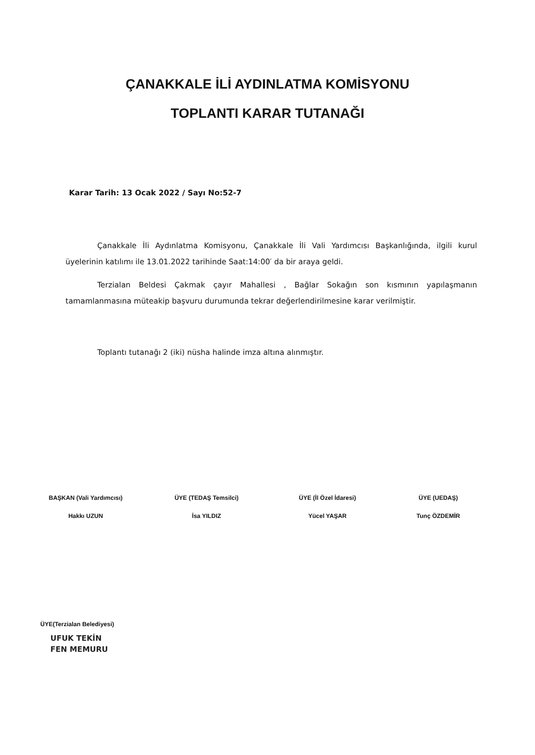ÇANAKKALE İLİ AYDINLATMA KOMİSYONU
TOPLANTI KARAR TUTANAĞI
Karar Tarih: 13 Ocak 2022 / Sayı No:52-7
Çanakkale İli Aydınlatma Komisyonu, Çanakkale İli Vali Yardımcısı Başkanlığında, ilgili kurul üyelerinin katılımı ile 13.01.2022 tarihinde Saat:14:00′ da bir araya geldi.
Terzialan Beldesi Çakmak çayır Mahallesi , Bağlar Sokağın son kısmının yapılaşmanın tamamlanmasına müteakip başvuru durumunda tekrar değerlendirilmesine karar verilmiştir.
Toplantı tutanağı 2 (iki) nüsha halinde imza altına alınmıştır.
BAŞKAN (Vali Yardımcısı)
Hakkı UZUN
ÜYE (TEDAŞ Temsilci)
İsa YILDIZ
ÜYE (İl Özel İdaresi)
Yücel YAŞAR
ÜYE (UEDAŞ)
Tunç ÖZDEMİR
ÜYE(Terzialan Belediyesi)
UFUK TEKİN
FEN MEMURU